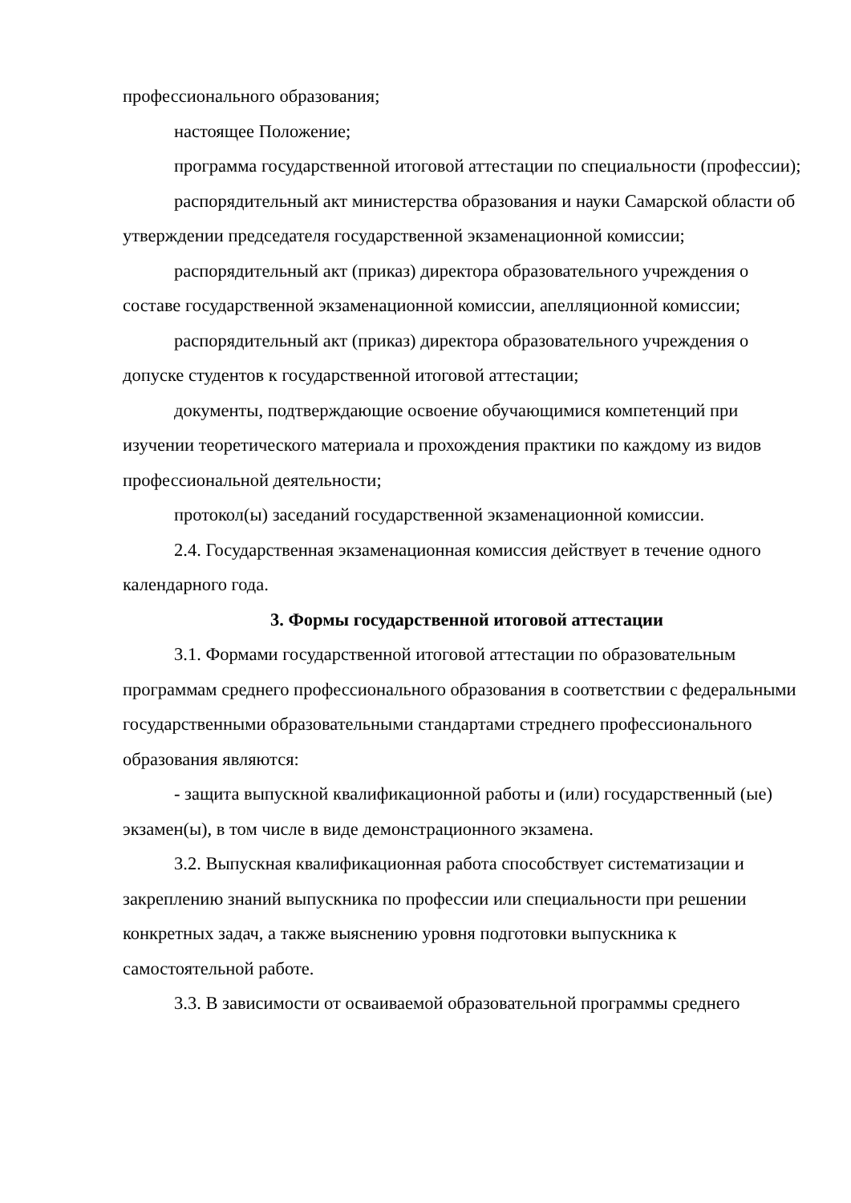профессионального образования;
настоящее Положение;
программа государственной итоговой аттестации по специальности (профессии);
распорядительный акт министерства образования и науки Самарской области об утверждении председателя государственной экзаменационной комиссии;
распорядительный акт (приказ) директора образовательного учреждения о составе государственной экзаменационной комиссии, апелляционной комиссии;
распорядительный акт (приказ) директора образовательного учреждения о допуске студентов к государственной итоговой аттестации;
документы, подтверждающие освоение обучающимися компетенций при изучении теоретического материала и прохождения практики по каждому из видов профессиональной деятельности;
протокол(ы) заседаний государственной экзаменационной комиссии.
2.4. Государственная экзаменационная комиссия действует в течение одного календарного года.
3. Формы государственной итоговой аттестации
3.1. Формами государственной итоговой аттестации по образовательным программам среднего профессионального образования в соответствии с федеральными государственными образовательными стандартами стреднего профессионального образования являются:
- защита выпускной квалификационной работы и (или) государственный (ые) экзамен(ы), в том числе в виде демонстрационного экзамена.
3.2. Выпускная квалификационная работа способствует систематизации и закреплению знаний выпускника по профессии или специальности при решении конкретных задач, а также выяснению уровня подготовки выпускника к самостоятельной работе.
3.3. В зависимости от осваиваемой образовательной программы среднего